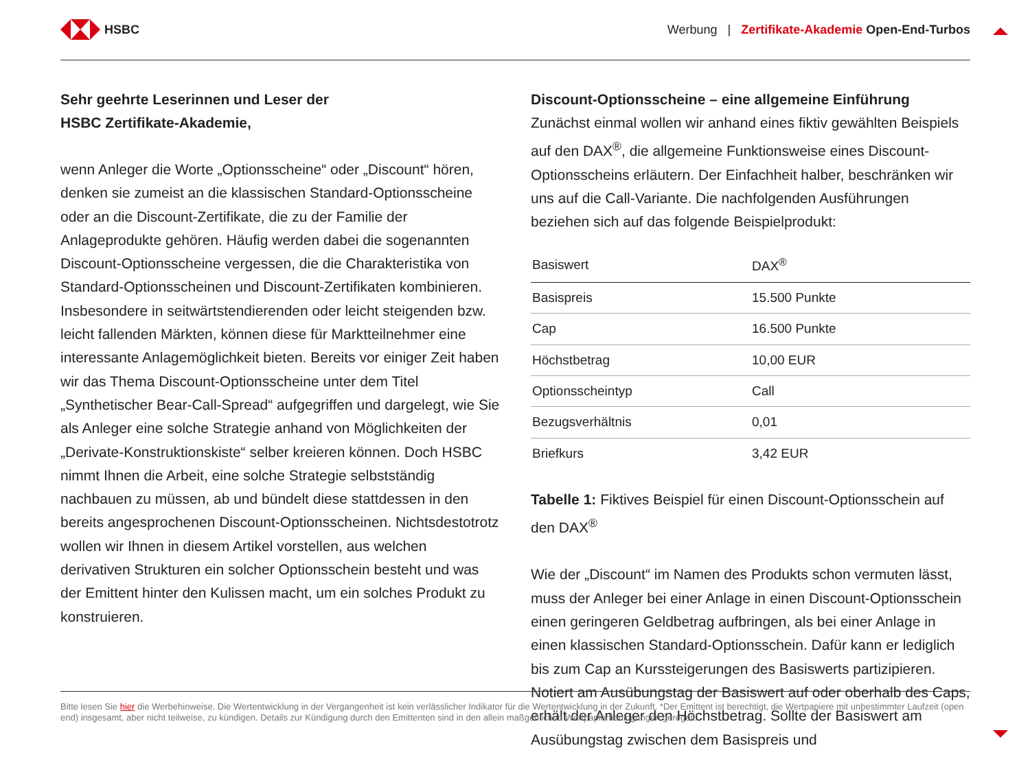HSBC
Werbung | Zertifikate-Akademie Open-End-Turbos
Sehr geehrte Leserinnen und Leser der
HSBC Zertifikate-Akademie,
wenn Anleger die Worte „Optionsscheine“ oder „Discount“ hö­ren, denken sie zumeist an die klassischen Standard-Options­scheine oder an die Discount-Zertifikate, die zu der Familie der Anlageprodukte gehören. Häufig werden dabei die sogenannten Discount-Optionsscheine vergessen, die die Charakteristika von Standard-Optionsscheinen und Discount-Zertifikaten kombi­nieren. Insbesondere in seitwärtstendierenden oder leicht stei­genden bzw. leicht fallenden Märkten, können diese für Markt­teilnehmer eine interessante Anlagemöglichkeit bieten. Bereits vor einiger Zeit haben wir das Thema Discount-Optionsscheine unter dem Titel „Synthetischer Bear-Call-Spread“ aufgegriffen und dargelegt, wie Sie als Anleger eine solche Strategie anhand von Möglichkeiten der „Derivate-Konstruktionskiste“ selber kre­ieren können. Doch HSBC nimmt Ihnen die Arbeit, eine solche Strategie selbstständig nachbauen zu müssen, ab und bündelt diese stattdessen in den bereits angesprochenen Discount-Optionsscheinen. Nichtsdestotrotz wollen wir Ihnen in diesem Artikel vorstellen, aus welchen derivativen Strukturen ein solcher Optionsschein besteht und was der Emittent hinter den Kulissen macht, um ein solches Produkt zu konstruieren.
Discount-Optionsscheine – eine allgemeine Einführung
Zunächst einmal wollen wir anhand eines fiktiv gewählten Beispiels auf den DAX<sup>®</sup>, die allgemeine Funktionsweise eines Discount-Optionsscheins erläutern. Der Einfachheit halber, be­schränken wir uns auf die Call-Variante. Die nachfolgenden Aus­führungen beziehen sich auf das folgende Beispielprodukt:
| Basiswert | DAX<sup>®</sup> |
| Basispreis | 15.500 Punkte |
| Cap | 16.500 Punkte |
| Höchstbetrag | 10,00 EUR |
| Optionsscheintyp | Call |
| Bezugsverhältnis | 0,01 |
| Briefkurs | 3,42 EUR |
Tabelle 1: Fiktives Beispiel für einen Discount-Optionsschein auf den DAX<sup>®</sup>
Wie der „Discount“ im Namen des Produkts schon vermuten lässt, muss der Anleger bei einer Anlage in einen Discount-Opti­onsschein einen geringeren Geldbetrag aufbringen, als bei einer Anlage in einen klassischen Standard-Optionsschein. Dafür kann er lediglich bis zum Cap an Kurssteigerungen des Basiswerts partizipieren. Notiert am Ausübungstag der Basiswert auf oder oberhalb des Caps, erhält der Anleger den Höchstbetrag. Sollte der Basiswert am Ausübungstag zwischen dem Basispreis und
Bitte lesen Sie hier die Werbehinweise. Die Wertentwicklung in der Vergangenheit ist kein verlässlicher Indikator für die Wertentwicklung in der Zukunft. *Der Emittent ist berechtigt, die Wertpapiere mit unbestimmter Laufzeit (open end) insgesamt, aber nicht teilweise, zu kündigen. Details zur Kündigung durch den Emittenten sind in den allein maßgeblichen Wertpapierbedingungen geregelt.